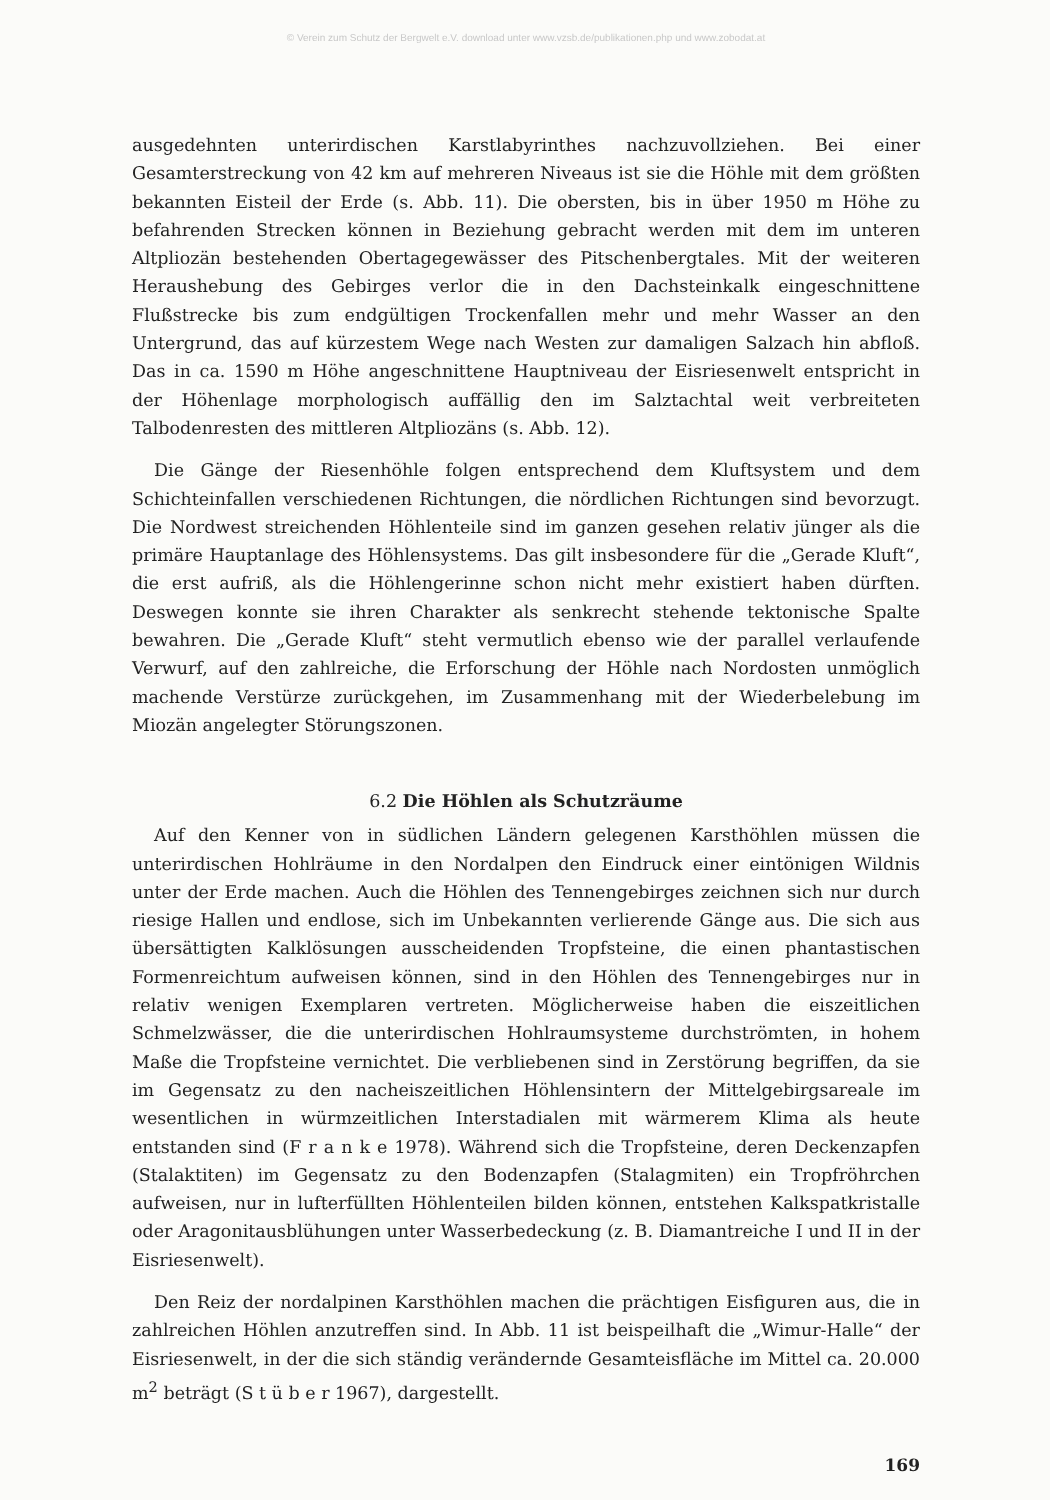© Verein zum Schutz der Bergwelt e.V. download unter www.vzsb.de/publikationen.php und www.zobodat.at
ausgedehnten unterirdischen Karstlabyrinthes nachzuvollziehen. Bei einer Gesamterstreckung von 42 km auf mehreren Niveaus ist sie die Höhle mit dem größten bekannten Eisteil der Erde (s. Abb. 11). Die obersten, bis in über 1950 m Höhe zu befahrenden Strecken können in Beziehung gebracht werden mit dem im unteren Altpliozän bestehenden Obertagegewässer des Pitschenbergtales. Mit der weiteren Heraushebung des Gebirges verlor die in den Dachsteinkalk eingeschnittene Flußstrecke bis zum endgültigen Trockenfallen mehr und mehr Wasser an den Untergrund, das auf kürzestem Wege nach Westen zur damaligen Salzach hin abfloß. Das in ca. 1590 m Höhe angeschnittene Hauptniveau der Eisriesenwelt entspricht in der Höhenlage morphologisch auffällig den im Salztachtal weit verbreiteten Talbodenresten des mittleren Altpliozäns (s. Abb. 12).
Die Gänge der Riesenhöhle folgen entsprechend dem Kluftsystem und dem Schichteinfallen verschiedenen Richtungen, die nördlichen Richtungen sind bevorzugt. Die Nordwest streichenden Höhlenteile sind im ganzen gesehen relativ jünger als die primäre Hauptanlage des Höhlensystems. Das gilt insbesondere für die „Gerade Kluft“, die erst aufriß, als die Höhlengerinne schon nicht mehr existiert haben dürften. Deswegen konnte sie ihren Charakter als senkrecht stehende tektonische Spalte bewahren. Die „Gerade Kluft“ steht vermutlich ebenso wie der parallel verlaufende Verwurf, auf den zahlreiche, die Erforschung der Höhle nach Nordosten unmöglich machende Verstürze zurückgehen, im Zusammenhang mit der Wiederbelebung im Miozän angelegter Störungszonen.
6.2 Die Höhlen als Schutzräume
Auf den Kenner von in südlichen Ländern gelegenen Karsthöhlen müssen die unterirdischen Hohlräume in den Nordalpen den Eindruck einer eintönigen Wildnis unter der Erde machen. Auch die Höhlen des Tennengebirges zeichnen sich nur durch riesige Hallen und endlose, sich im Unbekannten verlierende Gänge aus. Die sich aus übersättigten Kalklösungen ausscheidenden Tropfsteine, die einen phantastischen Formenreichtum aufweisen können, sind in den Höhlen des Tennengebirges nur in relativ wenigen Exemplaren vertreten. Möglicherweise haben die eiszeitlichen Schmelzwässer, die die unterirdischen Hohlraumsysteme durchströmten, in hohem Maße die Tropfsteine vernichtet. Die verbliebenen sind in Zerstörung begriffen, da sie im Gegensatz zu den nacheiszeitlichen Höhlensintern der Mittelgebirgsareale im wesentlichen in würmzeitlichen Interstadialen mit wärmerem Klima als heute entstanden sind (F r a n k e 1978). Während sich die Tropfsteine, deren Deckenzapfen (Stalaktiten) im Gegensatz zu den Bodenzapfen (Stalagmiten) ein Tropfröhrchen aufweisen, nur in lufterfüllten Höhlenteilen bilden können, entstehen Kalkspatkristalle oder Aragonitausblühungen unter Wasserbedeckung (z. B. Diamantreiche I und II in der Eisriesenwelt).
Den Reiz der nordalpinen Karsthöhlen machen die prächtigen Eisfiguren aus, die in zahlreichen Höhlen anzutreffen sind. In Abb. 11 ist beispeilhaft die „Wimur-Halle“ der Eisriesenwelt, in der die sich ständig verändernde Gesamteisfläche im Mittel ca. 20.000 m<sup>2</sup> beträgt (S t ü b e r 1967), dargestellt.
169